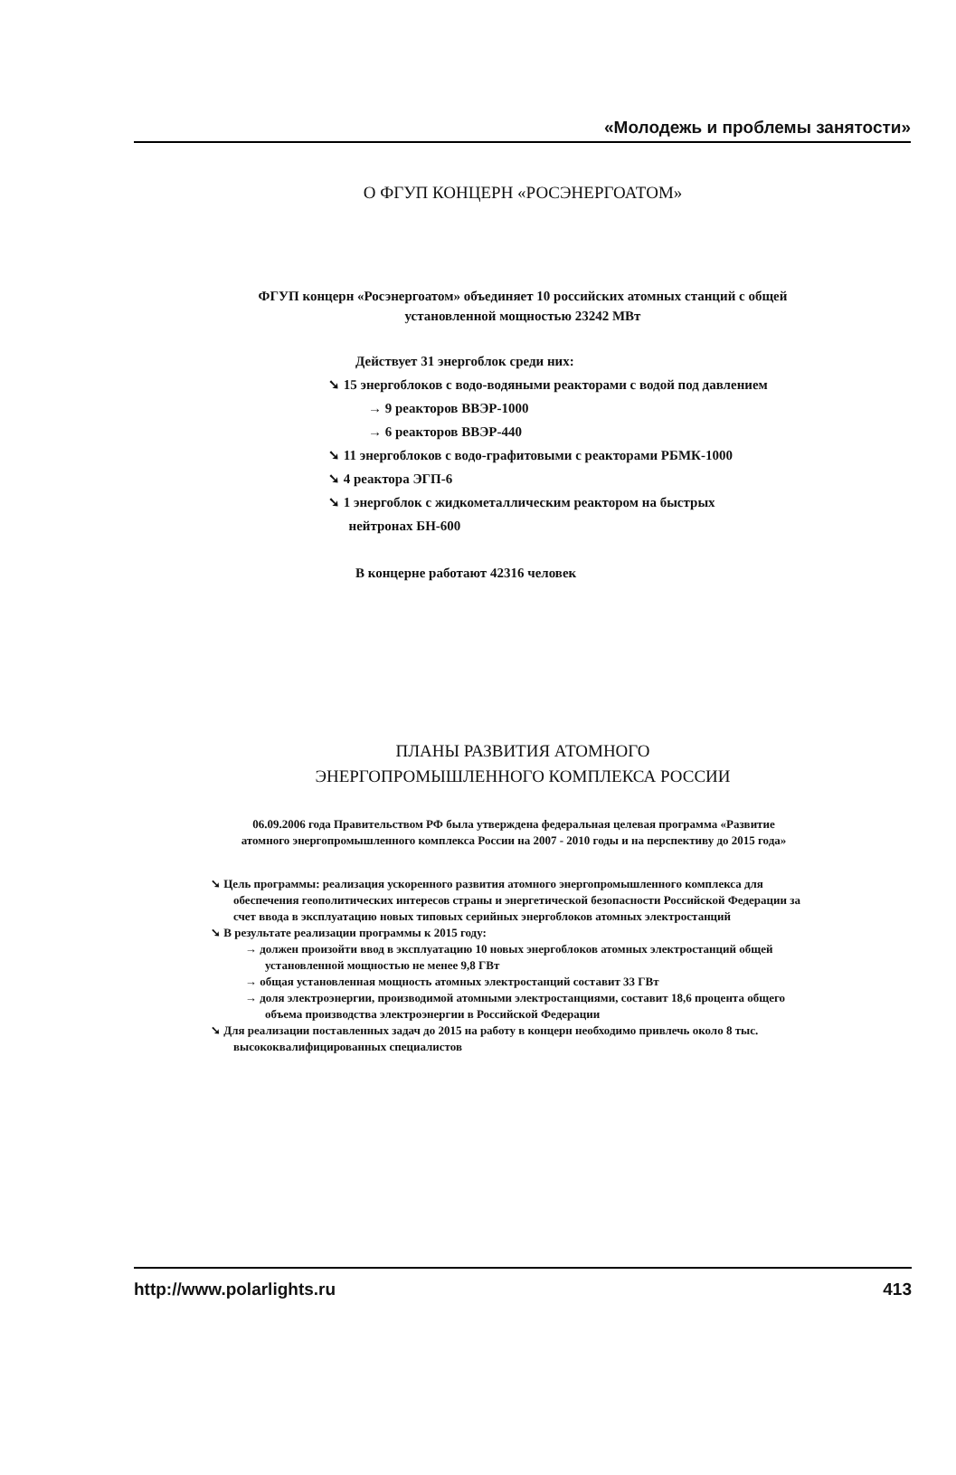«Молодежь и проблемы занятости»
О ФГУП КОНЦЕРН «РОСЭНЕРГОАТОМ»
ФГУП концерн «Росэнергоатом» объединяет 10 российских атомных станций с общей
установленной мощностью 23242 МВт
Действует 31 энергоблок среди них:
➘ 15 энергоблоков с водо-водяными реакторами с водой под давлением
→ 9 реакторов ВВЭР-1000
→ 6 реакторов ВВЭР-440
➘ 11 энергоблоков с водо-графитовыми с реакторами РБМК-1000
➘ 4 реактора ЭГП-6
➘ 1 энергоблок с жидкометаллическим реактором на быстрых
нейтронах БН-600
В концерне работают 42316 человек
ПЛАНЫ РАЗВИТИЯ АТОМНОГО
ЭНЕРГОПРОМЫШЛЕННОГО КОМПЛЕКСА РОССИИ
06.09.2006 года Правительством РФ была утверждена федеральная целевая программа «Развитие атомного энергопромышленного комплекса России на 2007 - 2010 годы и на перспективу до 2015 года»
➘ Цель программы: реализация ускоренного развития атомного энергопромышленного комплекса для обеспечения геополитических интересов страны и энергетической безопасности Российской Федерации за счет ввода в эксплуатацию новых типовых серийных энергоблоков атомных электростанций
➘ В результате реализации программы к 2015 году:
→ должен произойти ввод в эксплуатацию 10 новых энергоблоков атомных электростанций общей установленной мощностью не менее 9,8 ГВт
→ общая установленная мощность атомных электростанций составит 33 ГВт
→ доля электроэнергии, производимой атомными электростанциями, составит 18,6 процента общего объема производства электроэнергии в Российской Федерации
➘ Для реализации поставленных задач до 2015 на работу в концерн необходимо привлечь около 8 тыс. высококвалифицированных специалистов
http://www.polarlights.ru 413